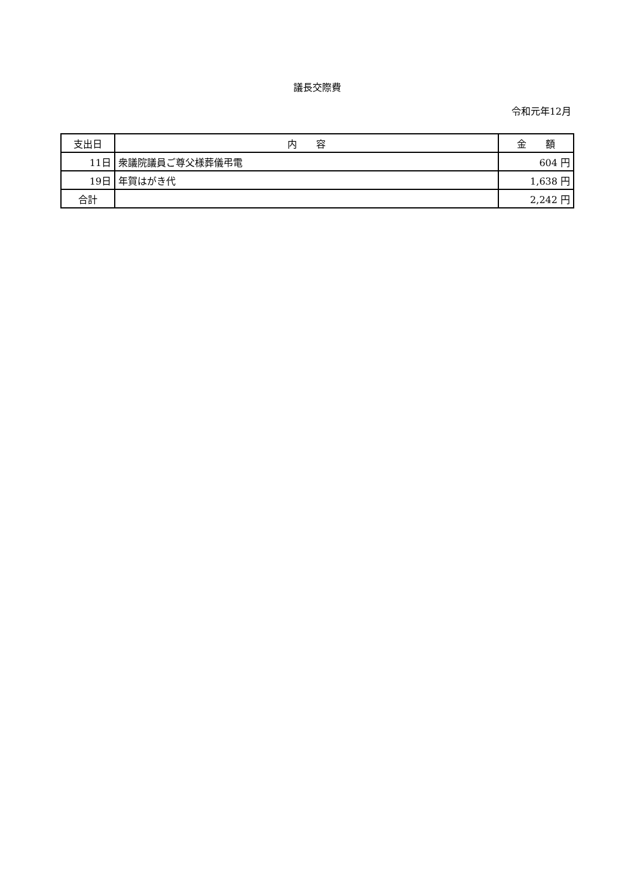議長交際費
令和元年12月
| 支出日 | 内 容 | 金 額 |
| --- | --- | --- |
| 11日 | 衆議院議員ご尊父様葬儀弔電 | 604 円 |
| 19日 | 年賀はがき代 | 1,638 円 |
| 合計 | | 2,242 円 |